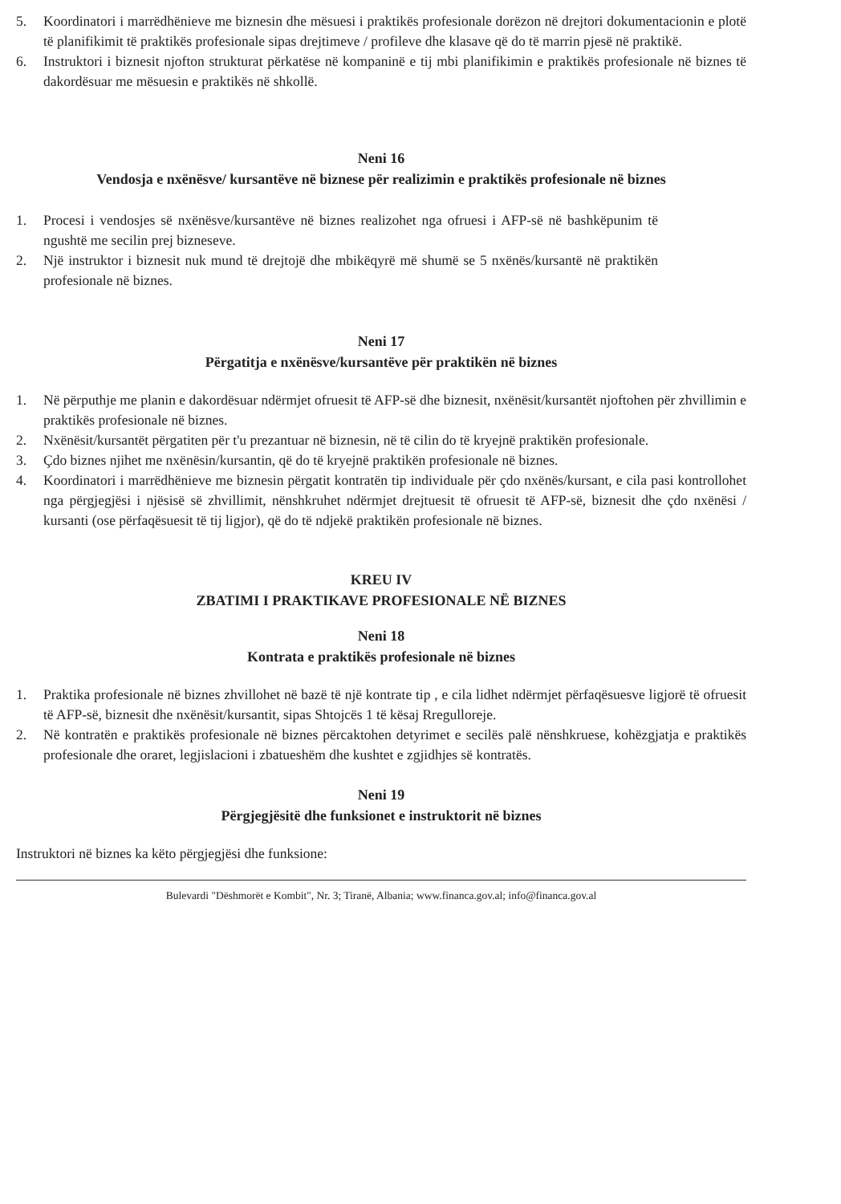5. Koordinatori i marrëdhënieve me biznesin dhe mësuesi i praktikës profesionale dorëzon në drejtori dokumentacionin e plotë të planifikimit të praktikës profesionale sipas drejtimeve / profileve dhe klasave që do të marrin pjesë në praktikë.
6. Instruktori i biznesit njofton strukturat përkatëse në kompaninë e tij mbi planifikimin e praktikës profesionale në biznes të dakordësuar me mësuesin e praktikës në shkollë.
Neni 16
Vendosja e nxënësve/ kursantëve në biznese për realizimin e praktikës profesionale në biznes
1. Procesi i vendosjes së nxënësve/kursantëve në biznes realizohet nga ofruesi i AFP-së në bashkëpunim të ngushtë me secilin prej bizneseve.
2. Një instruktor i biznesit nuk mund të drejtojë dhe mbikëqyrë më shumë se 5 nxënës/kursantë në praktikën profesionale në biznes.
Neni 17
Përgatitja e nxënësve/kursantëve për praktikën në biznes
1. Në përputhje me planin e dakordësuar ndërmjet ofruesit të AFP-së dhe biznesit, nxënësit/kursantët njoftohen për zhvillimin e praktikës profesionale në biznes.
2. Nxënësit/kursantët përgatiten për t'u prezantuar në biznesin, në të cilin do të kryejnë praktikën profesionale.
3. Çdo biznes njihet me nxënësin/kursantin, që do të kryejnë praktikën profesionale në biznes.
4. Koordinatori i marrëdhënieve me biznesin përgatit kontratën tip individuale për çdo nxënës/kursant, e cila pasi kontrollohet nga përgjegjësi i njësisë së zhvillimit, nënshkruhet ndërmjet drejtuesit të ofruesit të AFP-së, biznesit dhe çdo nxënësi / kursanti (ose përfaqësuesit të tij ligjor), që do të ndjekë praktikën profesionale në biznes.
KREU IV
ZBATIMI I PRAKTIKAVE PROFESIONALE NË BIZNES
Neni 18
Kontrata e praktikës profesionale në biznes
1. Praktika profesionale në biznes zhvillohet në bazë të një kontrate tip , e cila lidhet ndërmjet përfaqësuesve ligjorë të ofruesit të AFP-së, biznesit dhe nxënësit/kursantit, sipas Shtojcës 1 të kësaj Rregulloreje.
2. Në kontratën e praktikës profesionale në biznes përcaktohen detyrimet e secilës palë nënshkruese, kohëzgjatja e praktikës profesionale dhe oraret, legjislacioni i zbatueshëm dhe kushtet e zgjidhjes së kontratës.
Neni 19
Përgjegjësitë dhe funksionet e instruktorit në biznes
Instruktori në biznes ka këto përgjegjësi dhe funksione:
Bulevardi "Dëshmorët e Kombit", Nr. 3; Tiranë, Albania; www.financa.gov.al; info@financa.gov.al